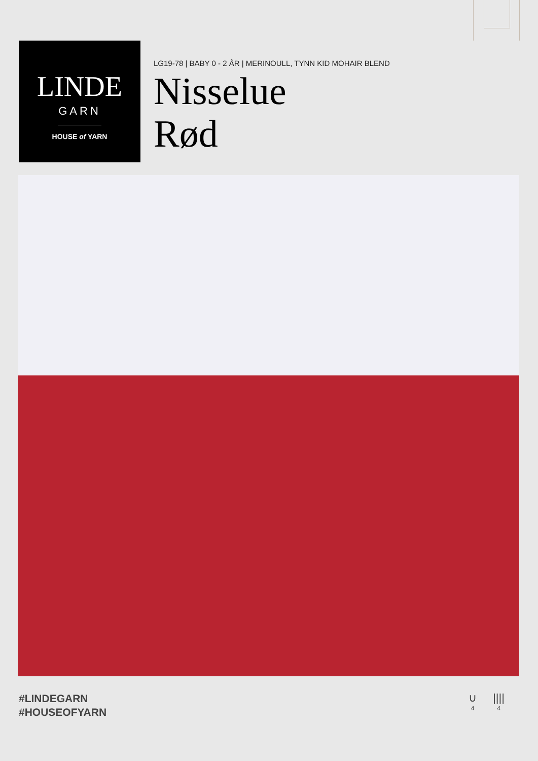LINDE
GARN
HOUSE of YARN
LG19-78 | BABY 0 - 2 ÅR | MERINOULL, TYNN KID MOHAIR BLEND
Nisselue
Rød
#LINDEGARN
#HOUSEOFYARN
∪
4
||||
4